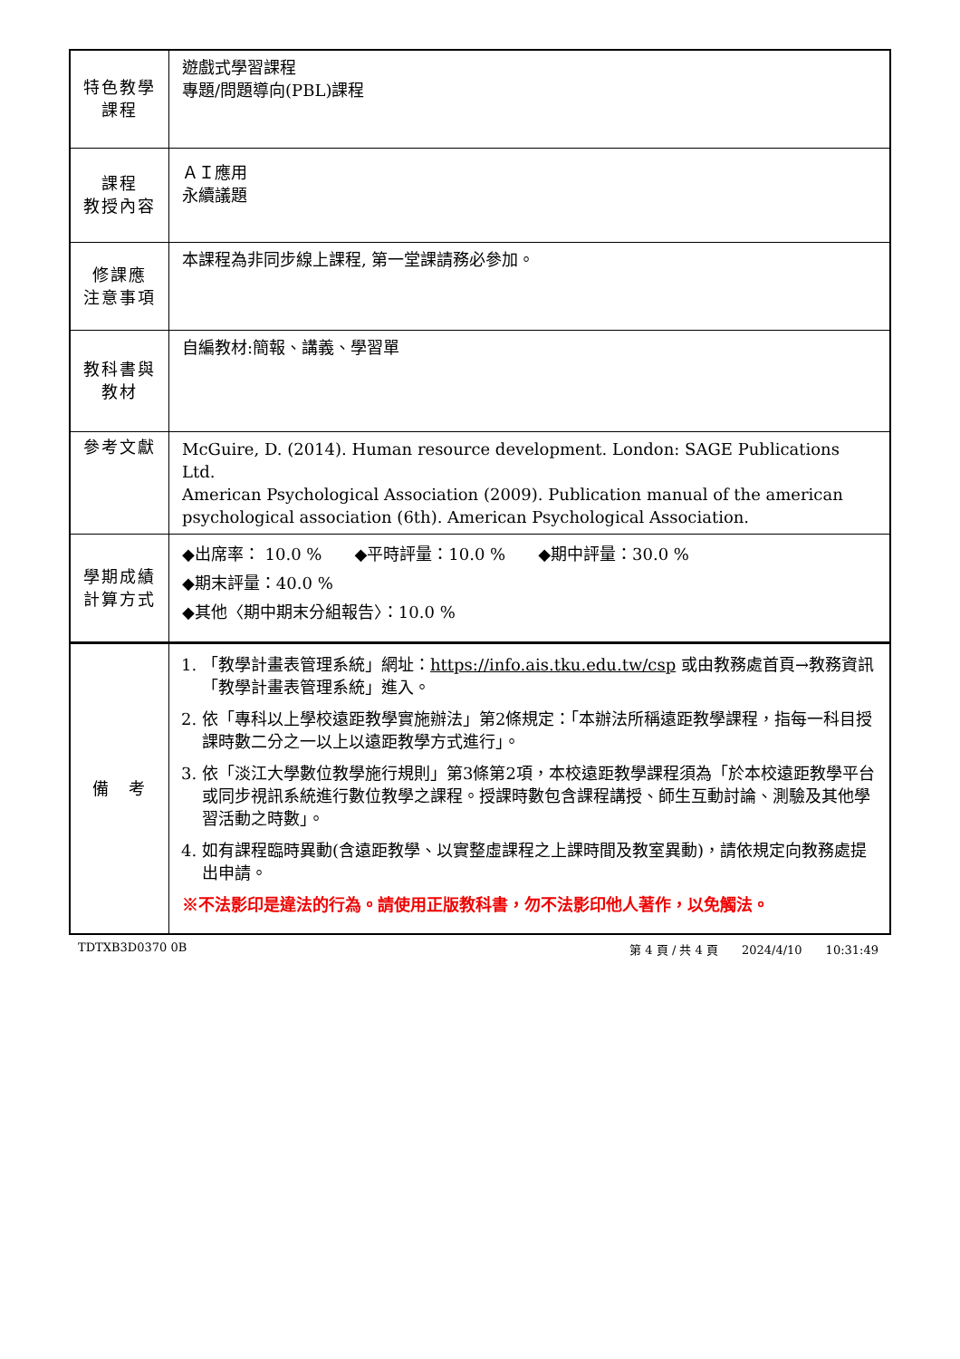| 特色教學 課程 | 遊戲式學習課程 專題/問題導向(PBL)課程 |
| 課程 教授內容 | ＡＩ應用 永續議題 |
| 修課應 注意事項 | 本課程為非同步線上課程, 第一堂課請務必參加。 |
| 教科書與 教材 | 自編教材:簡報、講義、學習單 |
| 參考文獻 | McGuire, D. (2014). Human resource development. London: SAGE Publications Ltd. American Psychological Association (2009). Publication manual of the american psychological association (6th). American Psychological Association. |
| 學期成績 計算方式 | ◆出席率： 10.0 % ◆平時評量：10.0 % ◆期中評量：30.0 % ◆期末評量：40.0 % ◆其他〈期中期末分組報告〉：10.0 % |
| 備 考 | 1. 「教學計畫表管理系統」網址： https://info.ais.tku.edu.tw/csp 或由教務處首頁→教務資訊「教學計畫表管理系統」進入。 2. 依「專科以上學校遠距教學實施辦法」第2條規定：「本辦法所稱遠距教學課程，指每一科目授課時數二分之一以上以遠距教學方式進行」。 3. 依「淡江大學數位教學施行規則」第3條第2項，本校遠距教學課程須為「於本校遠距教學平台或同步視訊系統進行數位教學之課程。授課時數包含課程講授、師生互動討論、測驗及其他學習活動之時數」。 4. 如有課程臨時異動(含遠距教學、以實整虛課程之上課時間及教室異動)，請依規定向教務處提出申請。 ※不法影印是違法的行為。請使用正版教科書，勿不法影印他人著作，以免觸法。 |
TDTXB3D0370 0B 第 4 頁 / 共 4 頁　　2024/4/10　　10:31:49